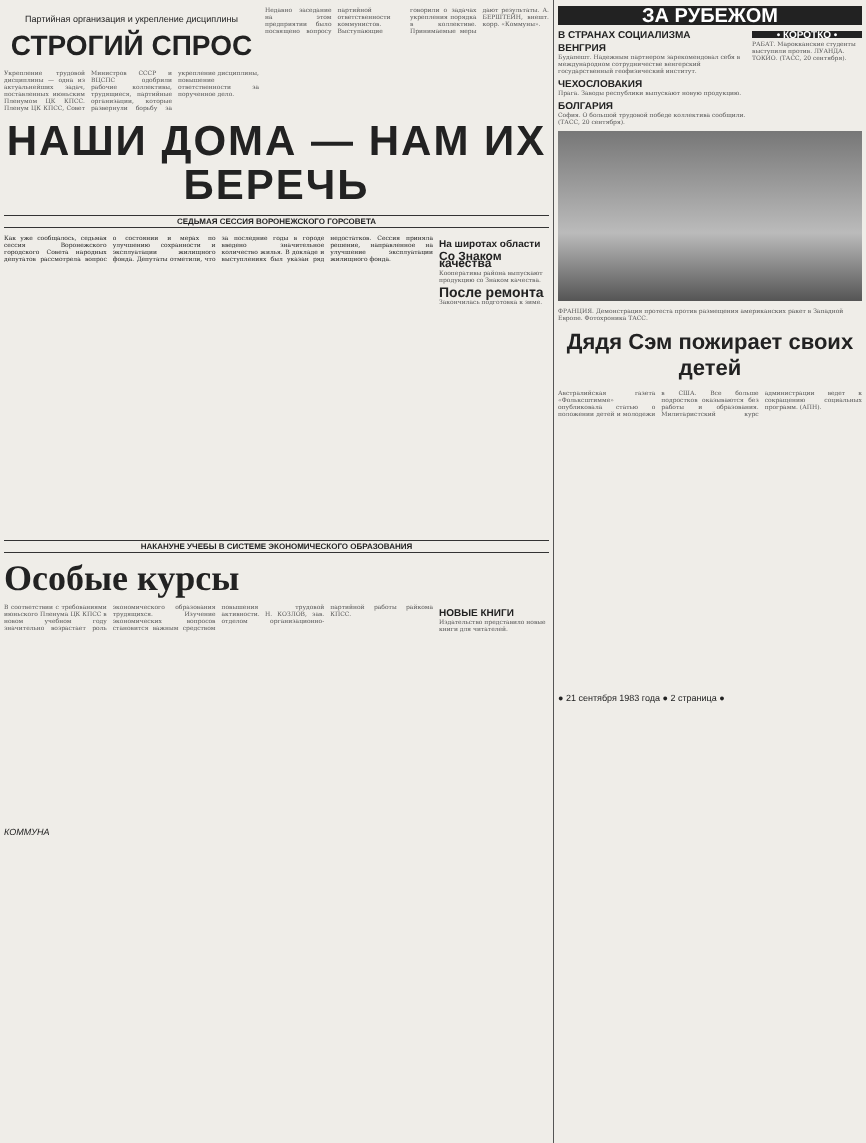Партийная организация и укрепление дисциплины
СТРОГИЙ СПРОС
Укрепление трудовой дисциплины — одна из актуальнейших задач, поставленных июньским Пленумом ЦК КПСС. Пленум ЦК КПСС, Совет Министров СССР и ВЦСПС одобрили рабочие коллективы, трудящиеся, партийные организации, которые развернули борьбу за укрепление дисциплины, повышение ответственности за порученное дело.
Недавно заседание на этом предприятии было посвящено вопросу партийной ответственности коммунистов. Выступающие говорили о задачах укрепления порядка в коллективе. Принимаемые меры дают результаты. А. БЕРШТЕЙН, внешт. корр. «Коммуны».
НАШИ ДОМА — НАМ ИХ БЕРЕЧЬ
СЕДЬМАЯ СЕССИЯ ВОРОНЕЖСКОГО ГОРСОВЕТА
Как уже сообщалось, седьмая сессия Воронежского городского Совета народных депутатов рассмотрела вопрос о состоянии и мерах по улучшению сохранности и эксплуатации жилищного фонда. Депутаты отметили, что за последние годы в городе введено значительное количество жилья. В докладе и выступлениях был указан ряд недостатков. Сессия приняла решение, направленное на улучшение эксплуатации жилищного фонда.
На широтах области
Со Знаком качества
Кооперативы района выпускают продукцию со Знаком качества.
После ремонта
Закончилась подготовка к зиме.
НАКАНУНЕ УЧЕБЫ В СИСТЕМЕ ЭКОНОМИЧЕСКОГО ОБРАЗОВАНИЯ
Особые курсы
В соответствии с требованиями июньского Пленума ЦК КПСС в новом учебном году значительно возрастает роль экономического образования трудящихся. Изучение экономических вопросов становится важным средством повышения трудовой активности. Н. КОЗЛОВ, зав. отделом организационно-партийной работы райкома КПСС.
НОВЫЕ КНИГИ
Издательство представило новые книги для читателей.
КОММУНА
ЗА РУБЕЖОМ
В СТРАНАХ СОЦИАЛИЗМА
ВЕНГРИЯ
Будапешт. Надежным партнером зарекомендовал себя в международном сотрудничестве венгерский государственный геофизический институт.
ЧЕХОСЛОВАКИЯ
Прага. Заводы республики выпускают новую продукцию.
БОЛГАРИЯ
София. О большой трудовой победе коллектива сообщили. (ТАСС, 20 сентября).
• КОРОТКО •
РАБАТ. Марокканские студенты выступили против. ЛУАНДА. ТОКИО. (ТАСС, 20 сентября).
ФРАНЦИЯ. Демонстрация протеста против размещения американских ракет в Западной Европе. Фотохроника ТАСС.
Дядя Сэм пожирает своих детей
Австралийская газета «Фольксштимме» опубликовала статью о положении детей и молодежи в США. Все больше подростков оказываются без работы и образования. Милитаристский курс администрации ведет к сокращению социальных программ. (АПН).
● 21 сентября 1983 года ● 2 страница ●